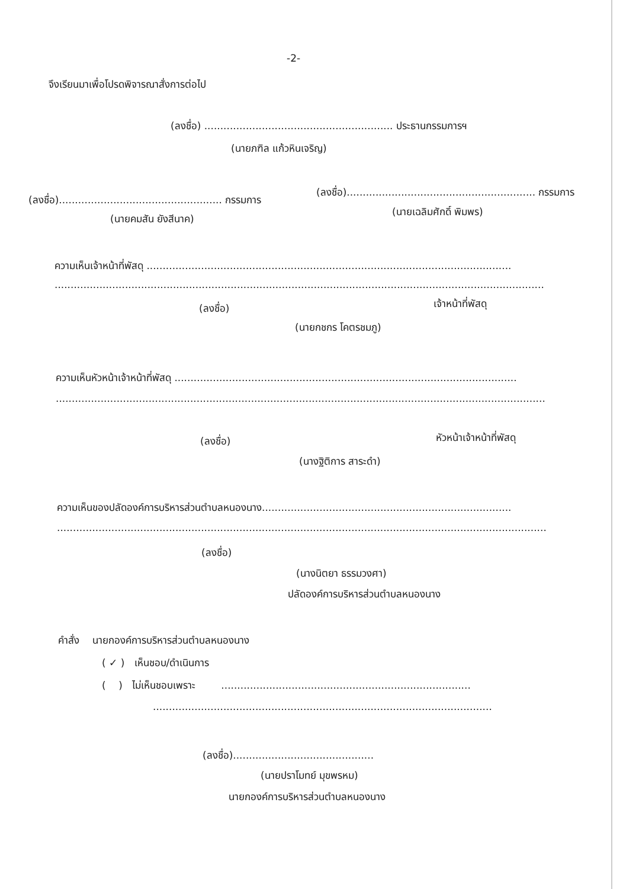-2-
จึงเรียนมาเพื่อโปรดพิจารณาสั่งการต่อไป
(ลงชื่อ) ........................................................... ประธานกรรมการฯ
(นายภฑิล แก้วหินเจริญ)
(ลงชื่อ)................................................... กรรมการ
(ลงชื่อ)........................................................... กรรมการ
(นายคมสัน ยังสีนาค)
(นายเฉลิมศักดิ์ พิมพร)
ความเห็นเจ้าหน้าที่พัสดุ ..................................................................................................................
.........................................................................................................................................................
(ลงชื่อ) เจ้าหน้าที่พัสดุ
(นายกชกร โคตรชมภู)
ความเห็นหัวหน้าเจ้าหน้าที่พัสดุ ...........................................................................................................
.........................................................................................................................................................
(ลงชื่อ) หัวหน้าเจ้าหน้าที่พัสดุ
(นางฐิติการ สาระดำ)
ความเห็นของปลัดองค์การบริหารส่วนตำบลหนองนาง..............................................................................
.........................................................................................................................................................
(ลงชื่อ)
(นางนิตยา ธรรมวงศา)
ปลัดองค์การบริหารส่วนตำบลหนองนาง
คำสั่ง นายกองค์การบริหารส่วนตำบลหนองนาง
( ✓ ) เห็นชอบ/ดำเนินการ
( ) ไม่เห็นชอบเพราะ ..............................................................................
..........................................................................................................
(ลงชื่อ)............................................
(นายปราโมทย์ มุขพรหม)
นายกองค์การบริหารส่วนตำบลหนองนาง